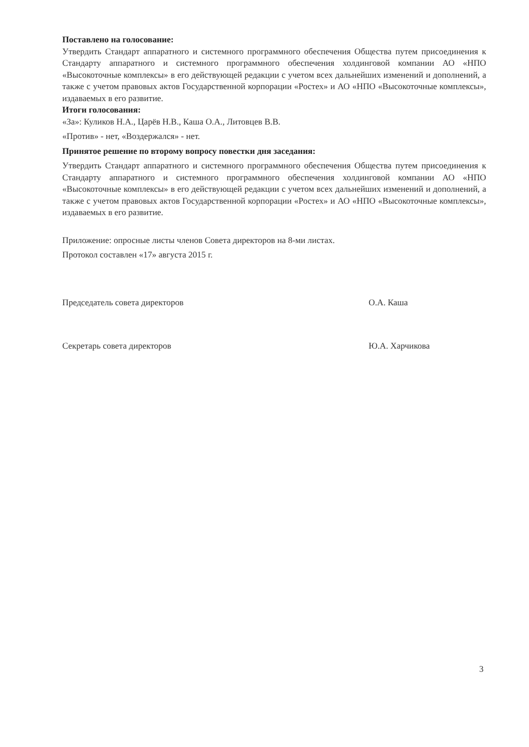Поставлено на голосование:
Утвердить Стандарт аппаратного и системного программного обеспечения Общества путем присоединения к Стандарту аппаратного и системного программного обеспечения холдинговой компании АО «НПО «Высокоточные комплексы» в его действующей редакции с учетом всех дальнейших изменений и дополнений, а также с учетом правовых актов Государственной корпорации «Ростех» и АО «НПО «Высокоточные комплексы», издаваемых в его развитие.
Итоги голосования:
«За»: Куликов Н.А., Царёв Н.В., Каша О.А., Литовцев В.В.
«Против» - нет, «Воздержался» - нет.
Принятое решение по второму вопросу повестки дня заседания:
Утвердить Стандарт аппаратного и системного программного обеспечения Общества путем присоединения к Стандарту аппаратного и системного программного обеспечения холдинговой компании АО «НПО «Высокоточные комплексы» в его действующей редакции с учетом всех дальнейших изменений и дополнений, а также с учетом правовых актов Государственной корпорации «Ростех» и АО «НПО «Высокоточные комплексы», издаваемых в его развитие.
Приложение: опросные листы членов Совета директоров на 8-ми листах.
Протокол составлен «17» августа 2015 г.
Председатель совета директоров О.А. Каша
Секретарь совета директоров Ю.А. Харчикова
3